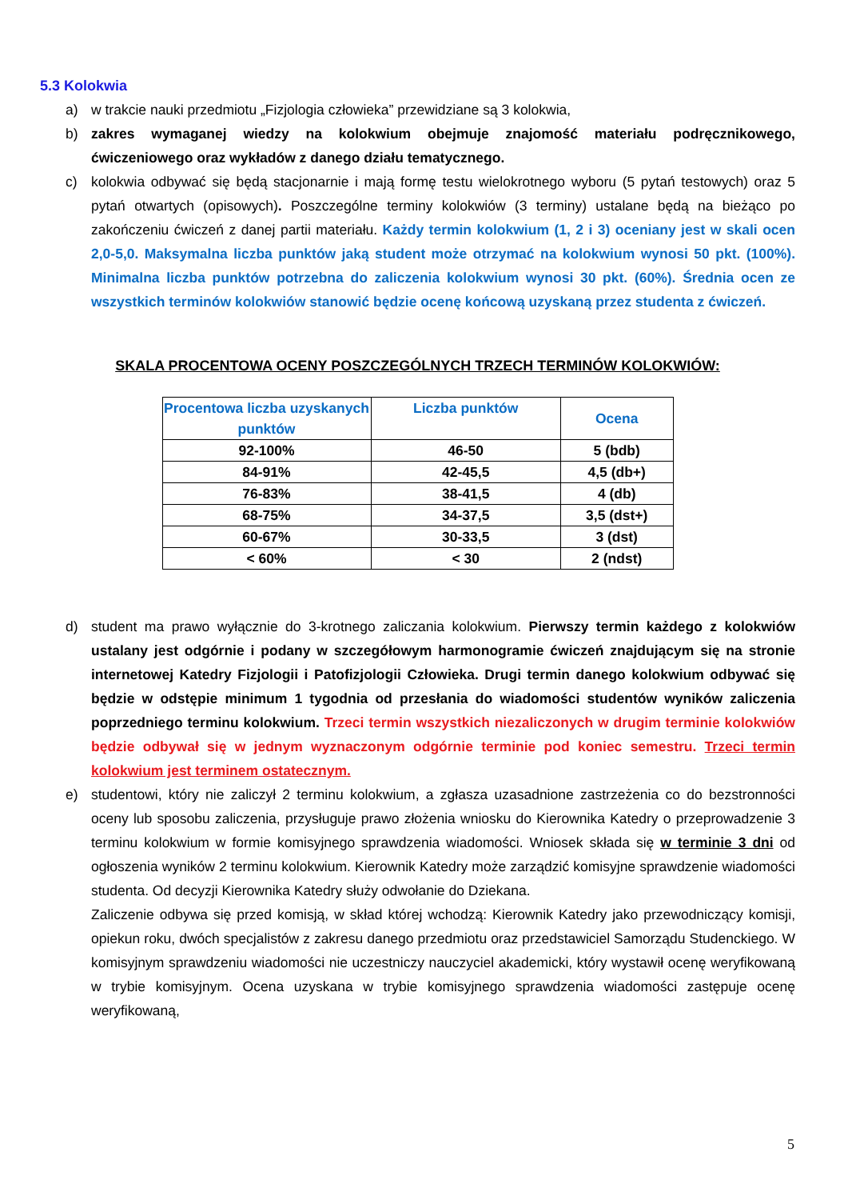5.3 Kolokwia
a) w trakcie nauki przedmiotu „Fizjologia człowieka” przewidziane są 3 kolokwia,
b) zakres wymaganej wiedzy na kolokwium obejmuje znajomość materiału podręcznikowego, ćwiczeniowego oraz wykładów z danego działu tematycznego.
c) kolokwia odbywać się będą stacjonarnie i mają formę testu wielokrotnego wyboru (5 pytań testowych) oraz 5 pytań otwartych (opisowych). Poszczególne terminy kolokwiów (3 terminy) ustalane będą na bieżąco po zakończeniu ćwiczeń z danej partii materiału. Każdy termin kolokwium (1, 2 i 3) oceniany jest w skali ocen 2,0-5,0. Maksymalna liczba punktów jaką student może otrzymać na kolokwium wynosi 50 pkt. (100%). Minimalna liczba punktów potrzebna do zaliczenia kolokwium wynosi 30 pkt. (60%). Średnia ocen ze wszystkich terminów kolokwiów stanowić będzie ocenę końcową uzyskaną przez studenta z ćwiczeń.
SKALA PROCENTOWA OCENY POSZCZEGÓLNYCH TRZECH TERMINÓW KOLOKWIÓW:
| Procentowa liczba uzyskanych punktów | Liczba punktów | Ocena |
| --- | --- | --- |
| 92-100% | 46-50 | 5 (bdb) |
| 84-91% | 42-45,5 | 4,5 (db+) |
| 76-83% | 38-41,5 | 4 (db) |
| 68-75% | 34-37,5 | 3,5 (dst+) |
| 60-67% | 30-33,5 | 3 (dst) |
| < 60% | < 30 | 2 (ndst) |
d) student ma prawo wyłącznie do 3-krotnego zaliczania kolokwium. Pierwszy termin każdego z kolokwiów ustalany jest odgórnie i podany w szczegółowym harmonogramie ćwiczeń znajdującym się na stronie internetowej Katedry Fizjologii i Patofizjologii Człowieka. Drugi termin danego kolokwium odbywać się będzie w odstępie minimum 1 tygodnia od przesłania do wiadomości studentów wyników zaliczenia poprzedniego terminu kolokwium. Trzeci termin wszystkich niezaliczonych w drugim terminie kolokwiów będzie odbywał się w jednym wyznaczonym odgórnie terminie pod koniec semestru. Trzeci termin kolokwium jest terminem ostatecznym.
e) studentowi, który nie zaliczył 2 terminu kolokwium, a zgłasza uzasadnione zastrzeżenia co do bezstronności oceny lub sposobu zaliczenia, przysługuje prawo złożenia wniosku do Kierownika Katedry o przeprowadzenie 3 terminu kolokwium w formie komisyjnego sprawdzenia wiadomości. Wniosek składa się w terminie 3 dni od ogłoszenia wyników 2 terminu kolokwium. Kierownik Katedry może zarządzić komisyjne sprawdzenie wiadomości studenta. Od decyzji Kierownika Katedry służy odwołanie do Dziekana.
Zaliczenie odbywa się przed komisją, w skład której wchodzą: Kierownik Katedry jako przewodniczący komisji, opiekun roku, dwóch specjalistów z zakresu danego przedmiotu oraz przedstawiciel Samorządu Studenckiego. W komisyjnym sprawdzeniu wiadomości nie uczestniczy nauczyciel akademicki, który wystawił ocenę weryfikowaną w trybie komisyjnym. Ocena uzyskana w trybie komisyjnego sprawdzenia wiadomości zastępuje ocenę weryfikowaną,
5